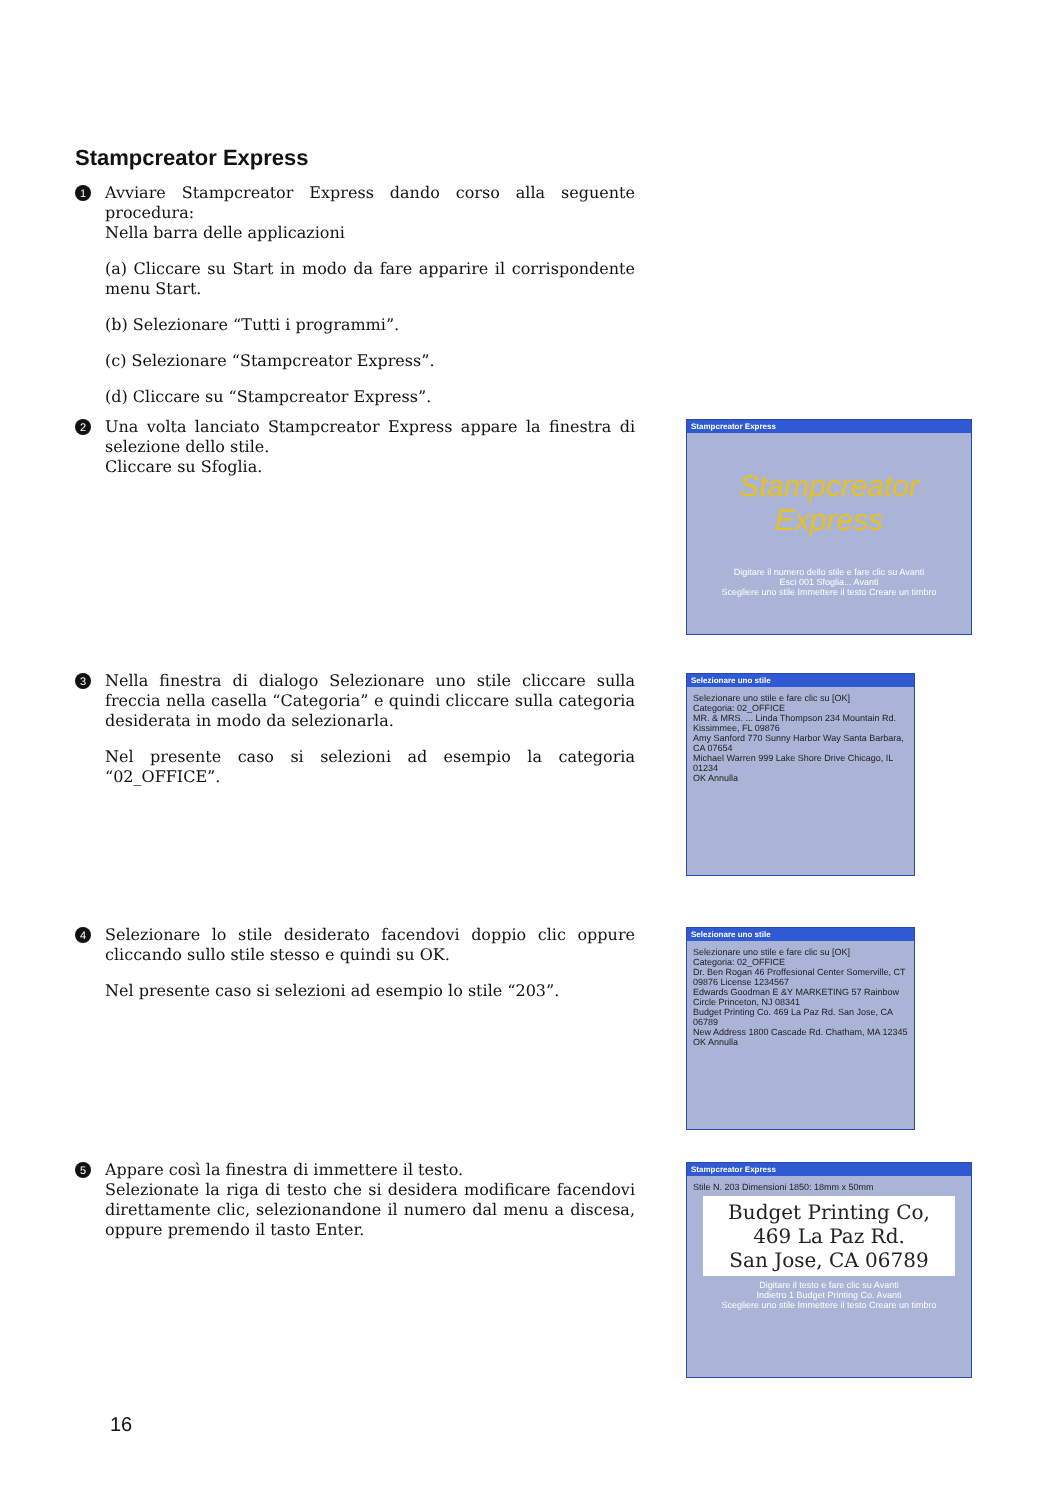Stampcreator Express
1
Avviare Stampcreator Express dando corso alla seguente procedura:
Nella barra delle applicazioni
(a) Cliccare su Start in modo da fare apparire il corrispondente menu Start.
(b) Selezionare “Tutti i programmi”.
(c) Selezionare “Stampcreator Express”.
(d) Cliccare su “Stampcreator Express”.
2
Una volta lanciato Stampcreator Express appare la finestra di selezione dello stile.
Cliccare su Sfoglia.
3
Nella finestra di dialogo Selezionare uno stile cliccare sulla freccia nella casella “Categoria” e quindi cliccare sulla categoria desiderata in modo da selezionarla.
Nel presente caso si selezioni ad esempio la categoria “02_OFFICE”.
4
Selezionare lo stile desiderato facendovi doppio clic oppure cliccando sullo stile stesso e quindi su OK.
Nel presente caso si selezioni ad esempio lo stile “203”.
5
Appare così la finestra di immettere il testo.
Selezionate la riga di testo che si desidera modificare facendovi direttamente clic, selezionandone il numero dal menu a discesa, oppure premendo il tasto Enter.
Stampcreator Express
Stampcreator Express
Digitare il numero dello stile e fare clic su Avanti
Esci 001 Sfoglia... Avanti
Scegliere uno stile Immettere il testo Creare un timbro
Selezionare uno stile
Selezionare uno stile e fare clic su [OK]
Categoria: 02_OFFICE
MR. & MRS. ... Linda Thompson 234 Mountain Rd. Kissimmee, FL 09876
Amy Sanford 770 Sunny Harbor Way Santa Barbara, CA 07654
Michael Warren 999 Lake Shore Drive Chicago, IL 01234
OK Annulla
Selezionare uno stile
Selezionare uno stile e fare clic su [OK]
Categoria: 02_OFFICE
Dr. Ben Rogan 46 Proffesional Center Somerville, CT 09876 License 1234567
Edwards Goodman E &Y MARKETING 57 Rainbow Circle Princeton, NJ 08341
Budget Printing Co. 469 La Paz Rd. San Jose, CA 06789
New Address 1800 Cascade Rd. Chatham, MA 12345
OK Annulla
Stampcreator Express
Stile N. 203 Dimensioni 1850: 18mm x 50mm
Budget Printing Co,
469 La Paz Rd.
San Jose, CA 06789
Digitare il testo e fare clic su Avanti
Indietro 1 Budget Printing Co. Avanti
Scegliere uno stile Immettere il testo Creare un timbro
16